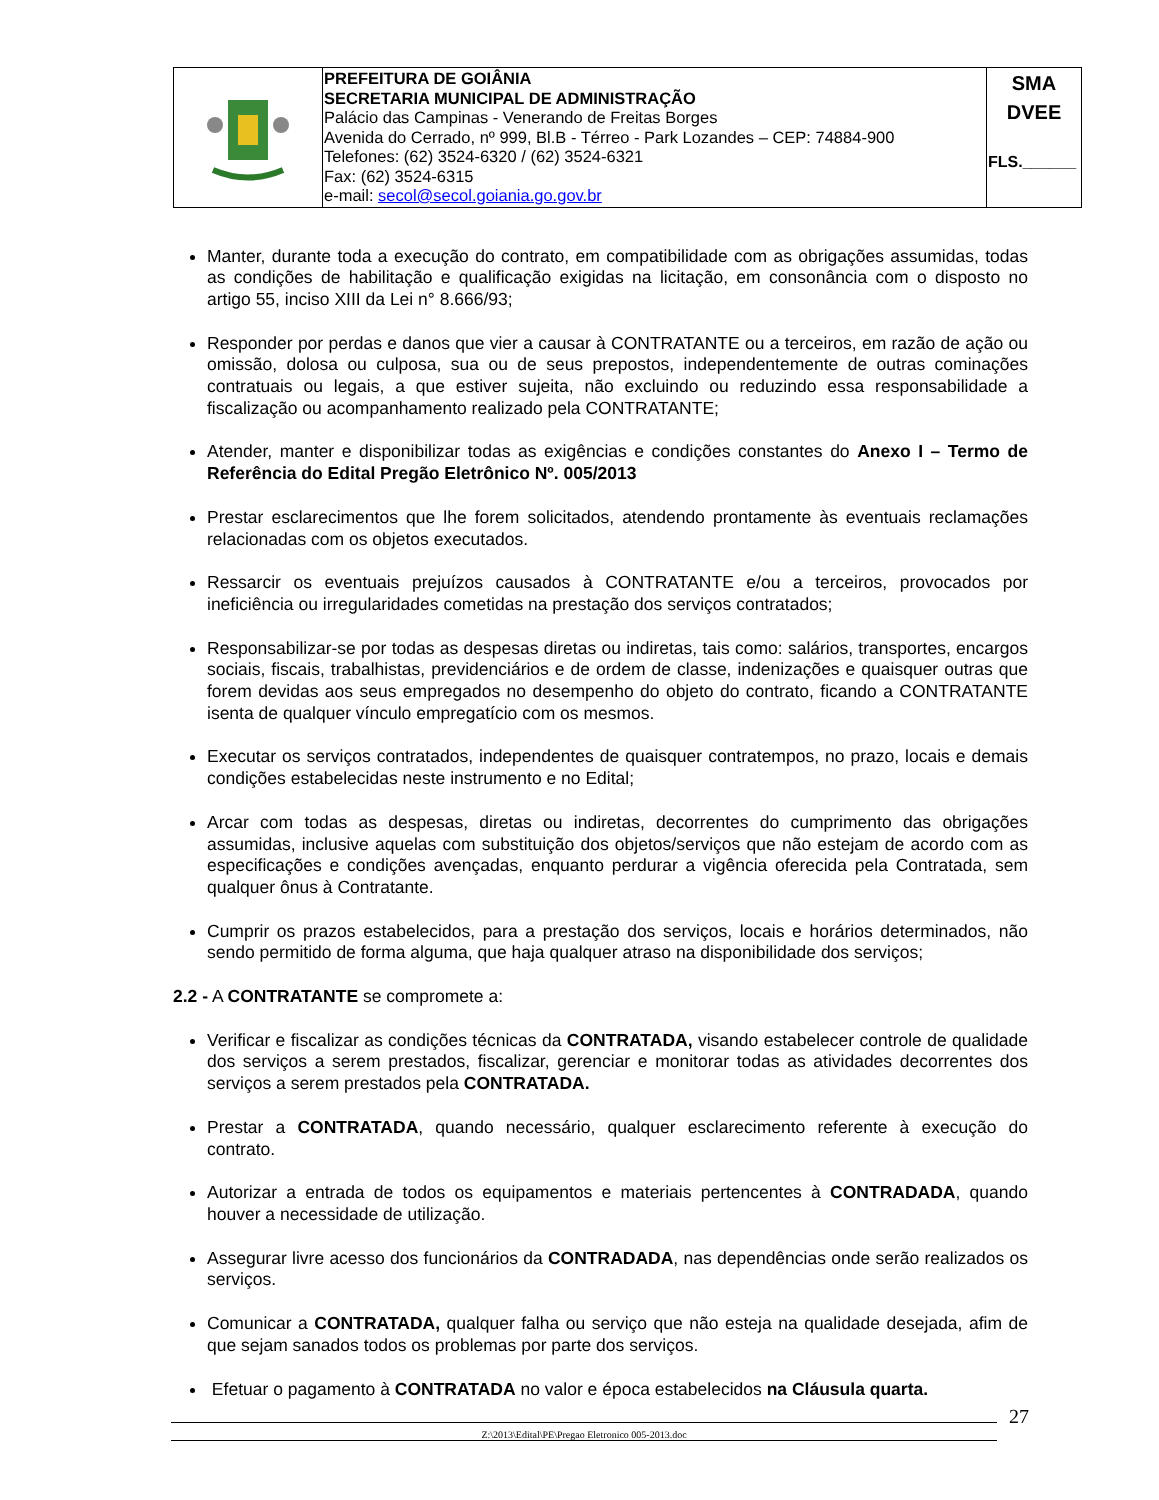| | PREFEITURA DE GOIÂNIA SECRETARIA MUNICIPAL DE ADMINISTRAÇÃO Palácio das Campinas - Venerando de Freitas Borges Avenida do Cerrado, nº 999, Bl.B - Térreo - Park Lozandes – CEP: 74884-900 Telefones: (62) 3524-6320 / (62) 3524-6321 Fax: (62) 3524-6315 e-mail: secol@secol.goiania.go.gov.br | SMA DVEE FLS.______ |
Manter, durante toda a execução do contrato, em compatibilidade com as obrigações assumidas, todas as condições de habilitação e qualificação exigidas na licitação, em consonância com o disposto no artigo 55, inciso XIII da Lei n° 8.666/93;
Responder por perdas e danos que vier a causar à CONTRATANTE ou a terceiros, em razão de ação ou omissão, dolosa ou culposa, sua ou de seus prepostos, independentemente de outras cominações contratuais ou legais, a que estiver sujeita, não excluindo ou reduzindo essa responsabilidade a fiscalização ou acompanhamento realizado pela CONTRATANTE;
Atender, manter e disponibilizar todas as exigências e condições constantes do Anexo I – Termo de Referência do Edital Pregão Eletrônico Nº. 005/2013
Prestar esclarecimentos que lhe forem solicitados, atendendo prontamente às eventuais reclamações relacionadas com os objetos executados.
Ressarcir os eventuais prejuízos causados à CONTRATANTE e/ou a terceiros, provocados por ineficiência ou irregularidades cometidas na prestação dos serviços contratados;
Responsabilizar-se por todas as despesas diretas ou indiretas, tais como: salários, transportes, encargos sociais, fiscais, trabalhistas, previdenciários e de ordem de classe, indenizações e quaisquer outras que forem devidas aos seus empregados no desempenho do objeto do contrato, ficando a CONTRATANTE isenta de qualquer vínculo empregatício com os mesmos.
Executar os serviços contratados, independentes de quaisquer contratempos, no prazo, locais e demais condições estabelecidas neste instrumento e no Edital;
Arcar com todas as despesas, diretas ou indiretas, decorrentes do cumprimento das obrigações assumidas, inclusive aquelas com substituição dos objetos/serviços que não estejam de acordo com as especificações e condições avençadas, enquanto perdurar a vigência oferecida pela Contratada, sem qualquer ônus à Contratante.
Cumprir os prazos estabelecidos, para a prestação dos serviços, locais e horários determinados, não sendo permitido de forma alguma, que haja qualquer atraso na disponibilidade dos serviços;
2.2 - A CONTRATANTE se compromete a:
Verificar e fiscalizar as condições técnicas da CONTRATADA, visando estabelecer controle de qualidade dos serviços a serem prestados, fiscalizar, gerenciar e monitorar todas as atividades decorrentes dos serviços a serem prestados pela CONTRATADA.
Prestar a CONTRATADA, quando necessário, qualquer esclarecimento referente à execução do contrato.
Autorizar a entrada de todos os equipamentos e materiais pertencentes à CONTRADADA, quando houver a necessidade de utilização.
Assegurar livre acesso dos funcionários da CONTRADADA, nas dependências onde serão realizados os serviços.
Comunicar a CONTRATADA, qualquer falha ou serviço que não esteja na qualidade desejada, afim de que sejam sanados todos os problemas por parte dos serviços.
Efetuar o pagamento à CONTRATADA no valor e época estabelecidos na Cláusula quarta.
Z:\2013\Edital\PE\Pregao Eletronico 005-2013.doc
27